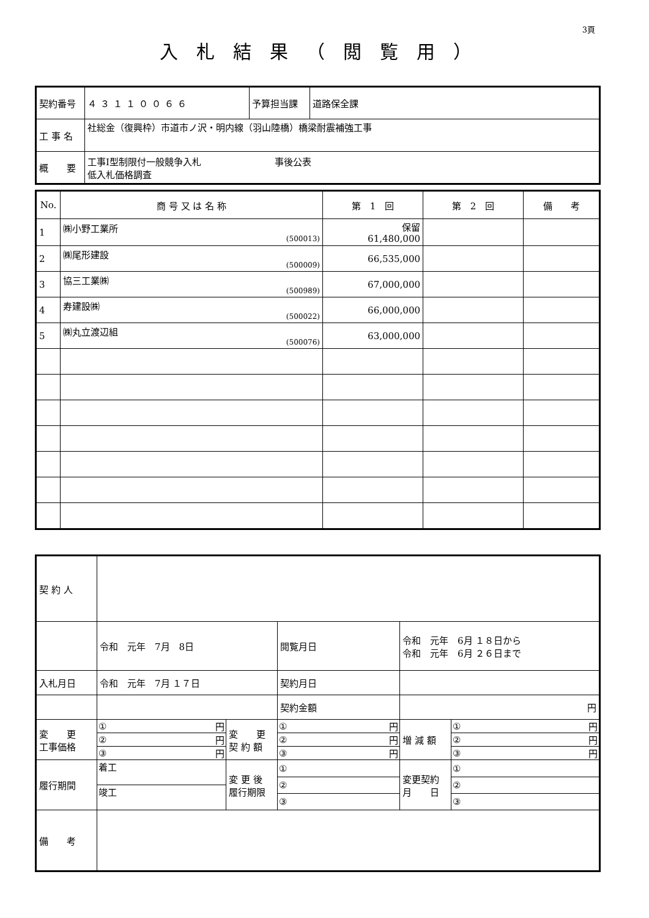3頁
入札結果（閲覧用）
| 契約番号 | ４３１１００６６ | 予算担当課 | 道路保全課 |
| 工 事 名 | 社総金（復興枠）市道市ノ沢・明内線（羽山陸橋）橋梁耐震補強工事 | | |
| 概 要 | 工事Ⅰ型制限付一般競争入札 事後公表 低入札価格調査 | | |
| No. | 商 号 又 は 名 称 | 第 1 回 | 第 2 回 | 備 考 |
| --- | --- | --- | --- | --- |
| 1 | ㈱小野工業所 (500013) | 保留 61,480,000 | | |
| 2 | ㈱尾形建設 (500009) | 66,535,000 | | |
| 3 | 協三工業㈱ (500989) | 67,000,000 | | |
| 4 | 寿建設㈱ (500022) | 66,000,000 | | |
| 5 | ㈱丸立渡辺組 (500076) | 63,000,000 | | |
| 契 約 人 | | | | | |
| | 令和 元年 7月 8日 | | 閲覧月日 | 令和 元年 6月 １８日から 令和 元年 6月 ２６日まで | |
| 入札月日 | 令和 元年 7月 １７日 | | 契約月日 | | |
| | | | 契約金額 | 円 | |
| 変 更 工事価格 | / ① / 円 / / ② / 円 / / ③ / 円 / | 変 更 契 約 額 | / ① / 円 / / ② / 円 / / ③ / 円 / | 増 減 額 | / ① / 円 / / ② / 円 / / ③ / 円 / |
| 履行期間 | / 着工 / / 竣工 / | 変 更 後 履行期限 | / ① / / ② / / ③ / | 変更契約 月 日 | / ① / / ② / / ③ / |
| 備 考 | | | | | |